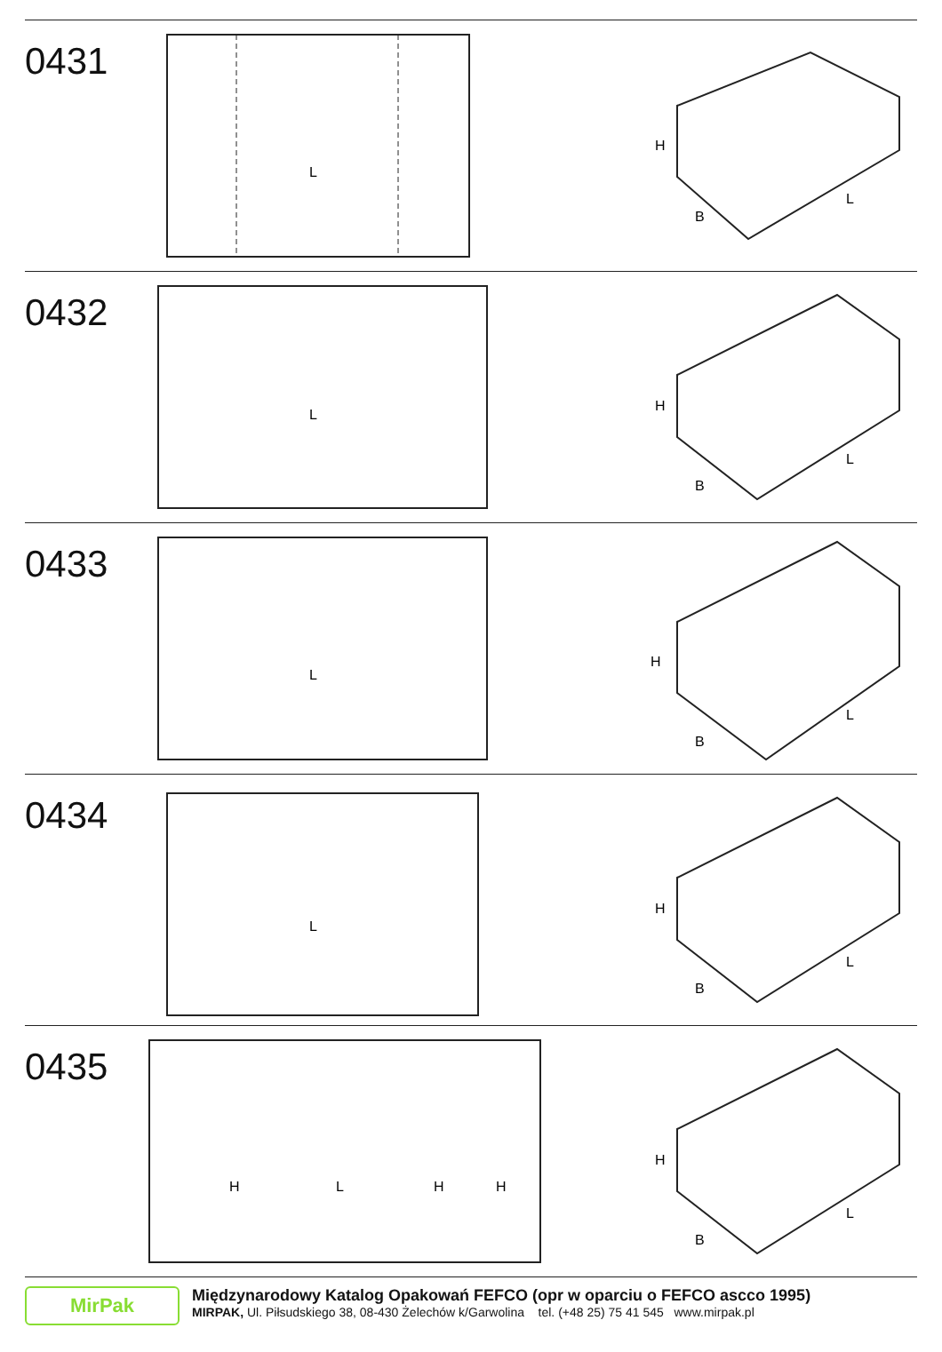0431
L
H
B
L
0432
L
H
B
L
0433
L
H
B
L
0434
L
H
B
L
0435
H
L
H
H
H
B
L
MirPak
Międzynarodowy Katalog Opakowań FEFCO (opr w oparciu o FEFCO ascco 1995)
MIRPAK, Ul. Piłsudskiego 38, 08-430 Żelechów k/Garwolina tel. (+48 25) 75 41 545 www.mirpak.pl